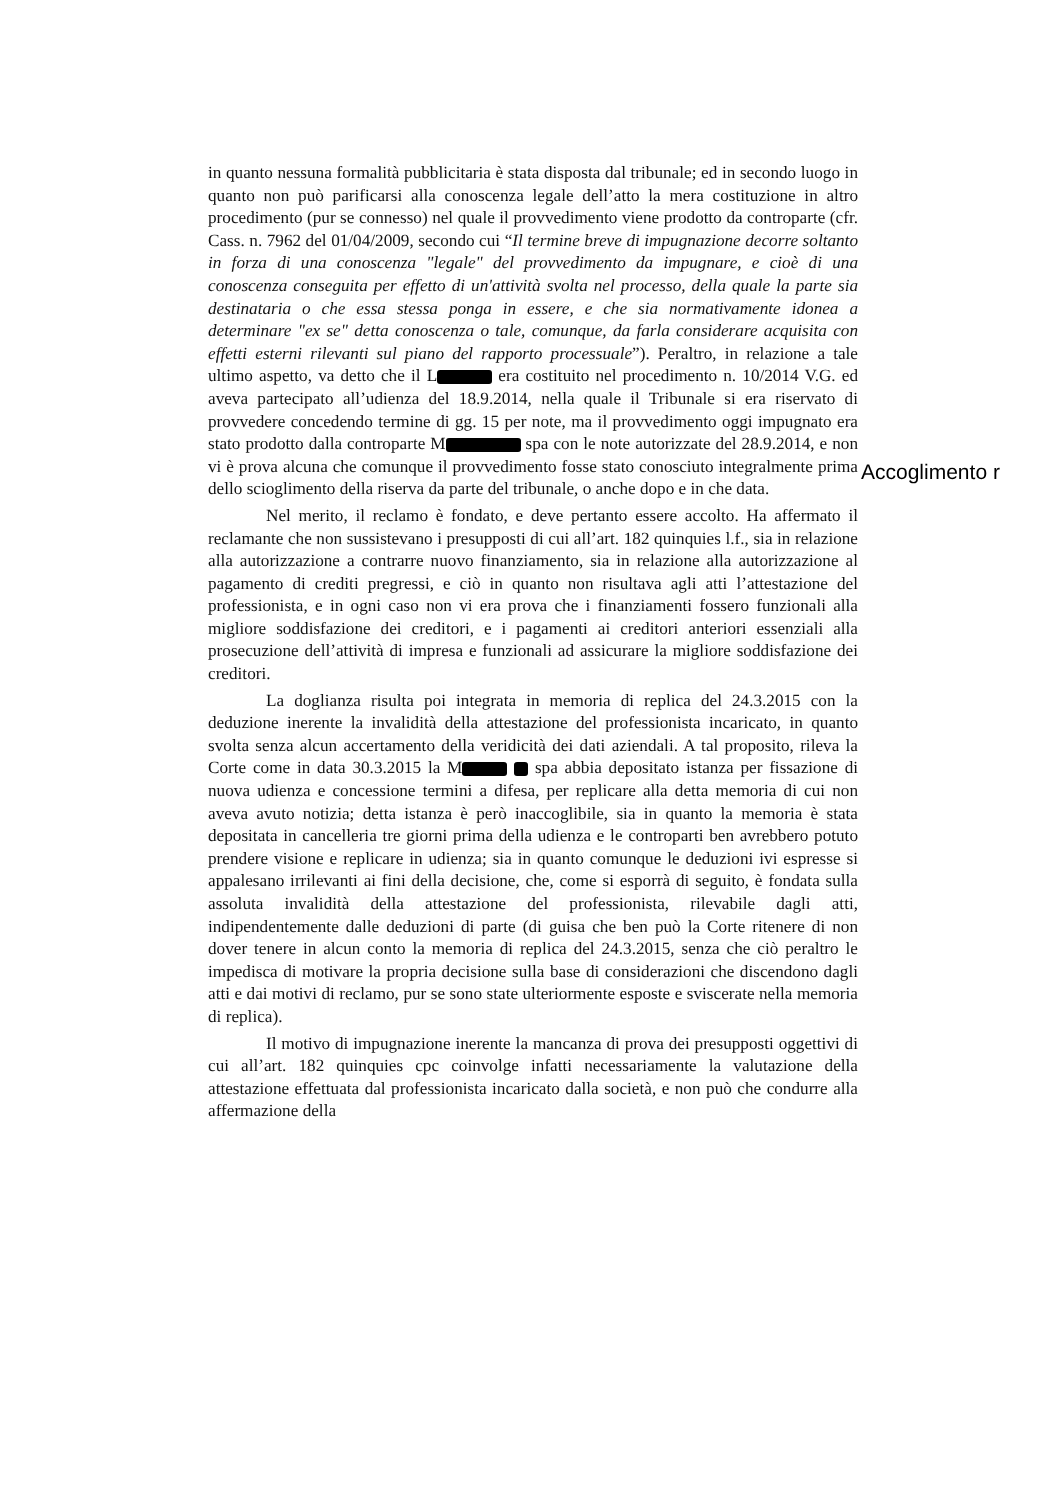in quanto nessuna formalità pubblicitaria è stata disposta dal tribunale; ed in secondo luogo in quanto non può parificarsi alla conoscenza legale dell’atto la mera costituzione in altro procedimento (pur se connesso) nel quale il provvedimento viene prodotto da controparte (cfr. Cass. n. 7962 del 01/04/2009, secondo cui “Il termine breve di impugnazione decorre soltanto in forza di una conoscenza "legale" del provvedimento da impugnare, e cioè di una conoscenza conseguita per effetto di un'attività svolta nel processo, della quale la parte sia destinataria o che essa stessa ponga in essere, e che sia normativamente idonea a determinare "ex se" detta conoscenza o tale, comunque, da farla considerare acquisita con effetti esterni rilevanti sul piano del rapporto processuale”). Peraltro, in relazione a tale ultimo aspetto, va detto che il L era costituito nel procedimento n. 10/2014 V.G. ed aveva partecipato all’udienza del 18.9.2014, nella quale il Tribunale si era riservato di provvedere concedendo termine di gg. 15 per note, ma il provvedimento oggi impugnato era stato prodotto dalla controparte M spa con le note autorizzate del 28.9.2014, e non vi è prova alcuna che comunque il provvedimento fosse stato conosciuto integralmente prima dello scioglimento della riserva da parte del tribunale, o anche dopo e in che data.
Nel merito, il reclamo è fondato, e deve pertanto essere accolto. Ha affermato il reclamante che non sussistevano i presupposti di cui all’art. 182 quinquies l.f., sia in relazione alla autorizzazione a contrarre nuovo finanziamento, sia in relazione alla autorizzazione al pagamento di crediti pregressi, e ciò in quanto non risultava agli atti l’attestazione del professionista, e in ogni caso non vi era prova che i finanziamenti fossero funzionali alla migliore soddisfazione dei creditori, e i pagamenti ai creditori anteriori essenziali alla prosecuzione dell’attività di impresa e funzionali ad assicurare la migliore soddisfazione dei creditori.
La doglianza risulta poi integrata in memoria di replica del 24.3.2015 con la deduzione inerente la invalidità della attestazione del professionista incaricato, in quanto svolta senza alcun accertamento della veridicità dei dati aziendali. A tal proposito, rileva la Corte come in data 30.3.2015 la M spa abbia depositato istanza per fissazione di nuova udienza e concessione termini a difesa, per replicare alla detta memoria di cui non aveva avuto notizia; detta istanza è però inaccoglibile, sia in quanto la memoria è stata depositata in cancelleria tre giorni prima della udienza e le controparti ben avrebbero potuto prendere visione e replicare in udienza; sia in quanto comunque le deduzioni ivi espresse si appalesano irrilevanti ai fini della decisione, che, come si esporrà di seguito, è fondata sulla assoluta invalidità della attestazione del professionista, rilevabile dagli atti, indipendentemente dalle deduzioni di parte (di guisa che ben può la Corte ritenere di non dover tenere in alcun conto la memoria di replica del 24.3.2015, senza che ciò peraltro le impedisca di motivare la propria decisione sulla base di considerazioni che discendono dagli atti e dai motivi di reclamo, pur se sono state ulteriormente esposte e sviscerate nella memoria di replica).
Il motivo di impugnazione inerente la mancanza di prova dei presupposti oggettivi di cui all’art. 182 quinquies cpc coinvolge infatti necessariamente la valutazione della attestazione effettuata dal professionista incaricato dalla società, e non può che condurre alla affermazione della
Accoglimento r